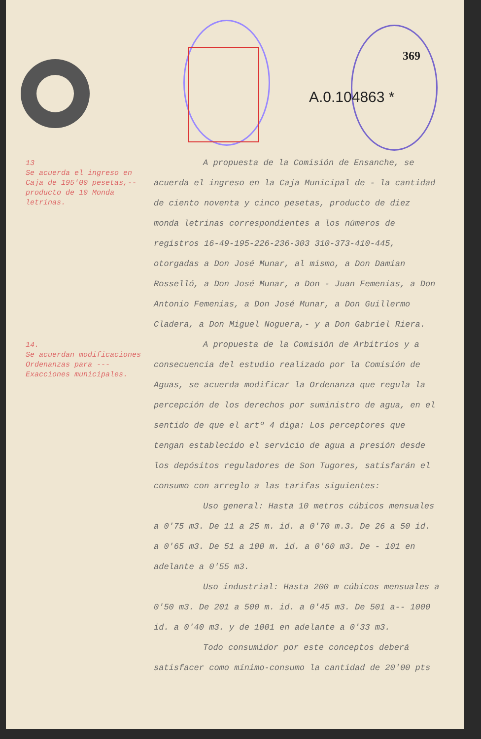369
A.0.104863 *
13
Se acuerda el ingreso en Caja de 195'00 pesetas,-- producto de 10 Monda letrinas.
A propuesta de la Comisión de Ensanche, se acuerda el ingreso en la Caja Municipal de - la cantidad de ciento noventa y cinco pesetas, producto de diez monda letrinas correspondientes a los números de registros 16-49-195-226-236-303 310-373-410-445, otorgadas a Don José Munar, al mismo, a Don Damian Rosselló, a Don José Munar, a Don - Juan Femenias, a Don Antonio Femenias, a Don José Munar, a Don Guillermo Cladera, a Don Miguel Noguera,- y a Don Gabriel Riera.
14.
Se acuerdan modificaciones Ordenanzas para --- Exacciones municipales.
A propuesta de la Comisión de Arbitrios y a consecuencia del estudio realizado por la Comisión de Aguas, se acuerda modificar la Ordenanza que regula la percepción de los derechos por suministro de agua, en el sentido de que el artº 4 diga: Los perceptores que tengan establecido el servicio de agua a presión desde los depósitos reguladores de Son Tugores, satisfarán el consumo con arreglo a las tarifas siguientes:
Uso general: Hasta 10 metros cúbicos mensuales a 0'75 m3. De 11 a 25 m. id. a 0'70 m.3. De 26 a 50 id. a 0'65 m3. De 51 a 100 m. id. a 0'60 m3. De - 101 en adelante a 0'55 m3.
Uso industrial: Hasta 200 m cúbicos mensuales a 0'50 m3. De 201 a 500 m. id. a 0'45 m3. De 501 a-- 1000 id. a 0'40 m3. y de 1001 en adelante a 0'33 m3.
Todo consumidor por este conceptos deberá satisfacer como mínimo-consumo la cantidad de 20'00 pts